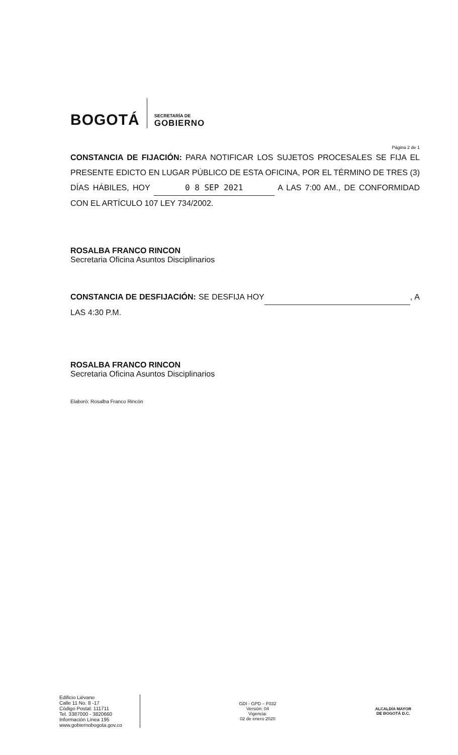BOGOTÁ
SECRETARÍA DE
GOBIERNO
Página 2 de 1
CONSTANCIA DE FIJACIÓN: PARA NOTIFICAR LOS SUJETOS PROCESALES SE FIJA EL PRESENTE EDICTO EN LUGAR PÚBLICO DE ESTA OFICINA, POR EL TÉRMINO DE TRES (3) DÍAS HÁBILES, HOY 0 8 SEP 2021 A LAS 7:00 AM., DE CONFORMIDAD CON EL ARTÍCULO 107 LEY 734/2002.
ROSALBA FRANCO RINCON
Secretaria Oficina Asuntos Disciplinarios
CONSTANCIA DE DESFIJACIÓN: SE DESFIJA HOY , A LAS 4:30 P.M.
ROSALBA FRANCO RINCON
Secretaria Oficina Asuntos Disciplinarios
Elaboró: Rosalba Franco Rincón
Edificio Liévano
Calle 11 No. 8 -17
Código Postal: 111711
Tel. 3387000 - 3820660
Información Línea 195
www.gobiernobogota.gov.co
GDI - GPD – F032
Versión: 04
Vigencia:
02 de enero 2020
ALCALDÍA MAYOR
DE BOGOTÁ D.C.